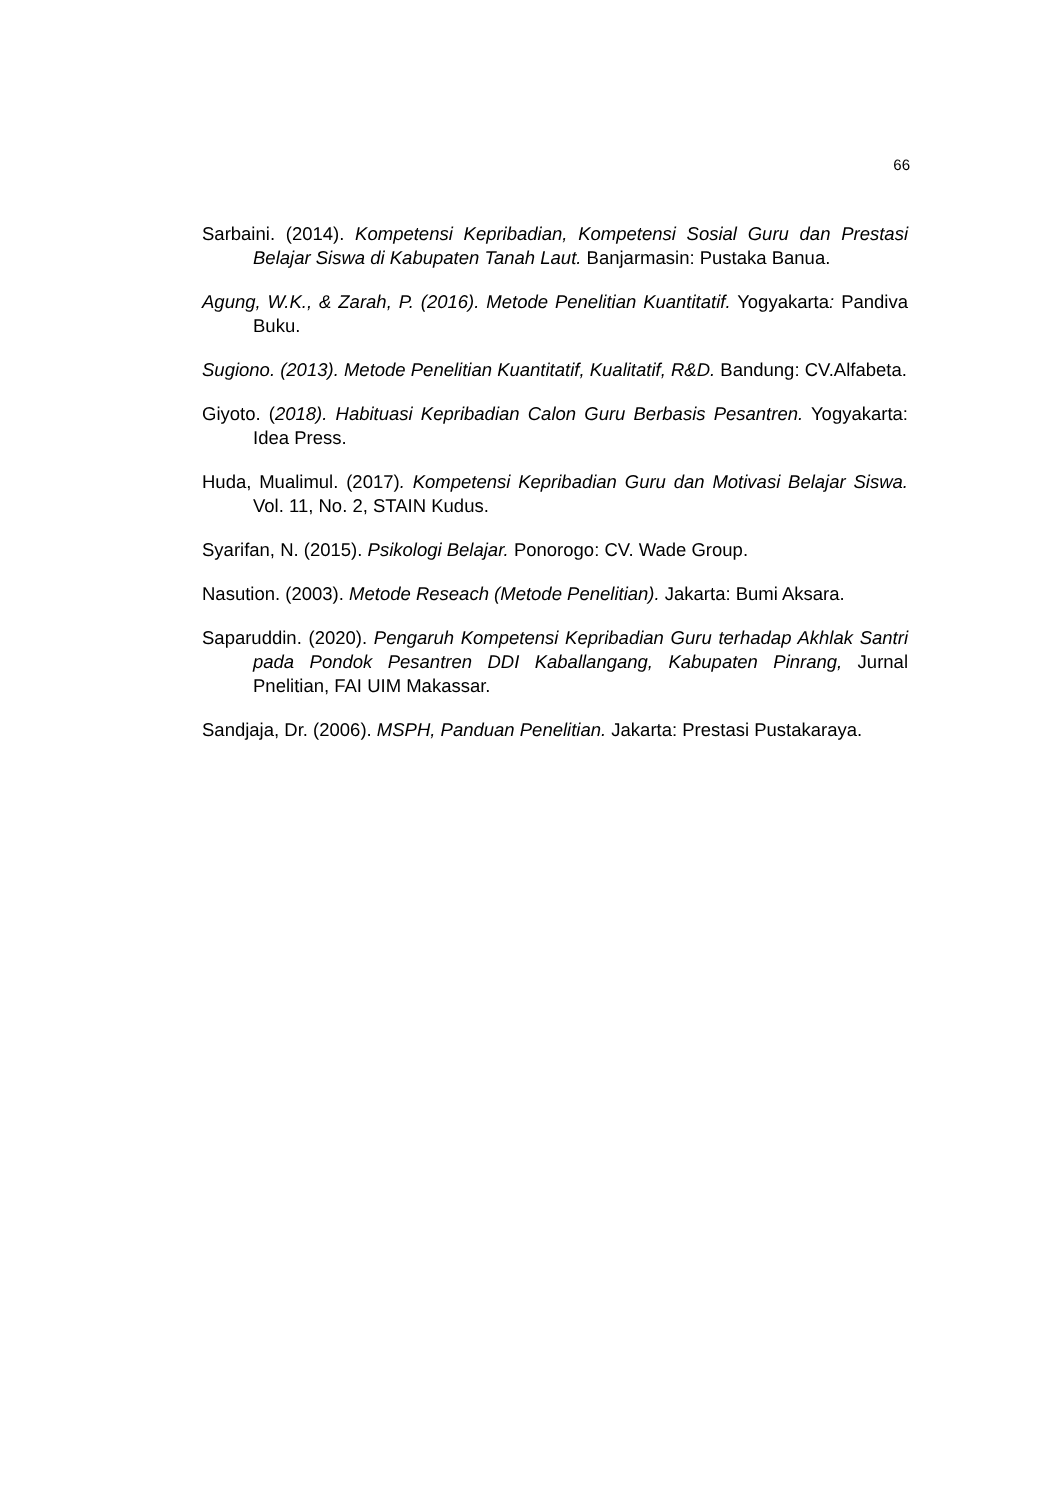66
Sarbaini. (2014). Kompetensi Kepribadian, Kompetensi Sosial Guru dan Prestasi Belajar Siswa di Kabupaten Tanah Laut. Banjarmasin: Pustaka Banua.
Agung, W.K., & Zarah, P. (2016). Metode Penelitian Kuantitatif. Yogyakarta: Pandiva Buku.
Sugiono. (2013). Metode Penelitian Kuantitatif, Kualitatif, R&D. Bandung: CV.Alfabeta.
Giyoto. (2018). Habituasi Kepribadian Calon Guru Berbasis Pesantren. Yogyakarta: Idea Press.
Huda, Mualimul. (2017). Kompetensi Kepribadian Guru dan Motivasi Belajar Siswa. Vol. 11, No. 2, STAIN Kudus.
Syarifan, N. (2015). Psikologi Belajar. Ponorogo: CV. Wade Group.
Nasution. (2003). Metode Reseach (Metode Penelitian). Jakarta: Bumi Aksara.
Saparuddin. (2020). Pengaruh Kompetensi Kepribadian Guru terhadap Akhlak Santri pada Pondok Pesantren DDI Kaballangang, Kabupaten Pinrang, Jurnal Pnelitian, FAI UIM Makassar.
Sandjaja, Dr. (2006). MSPH, Panduan Penelitian. Jakarta: Prestasi Pustakaraya.